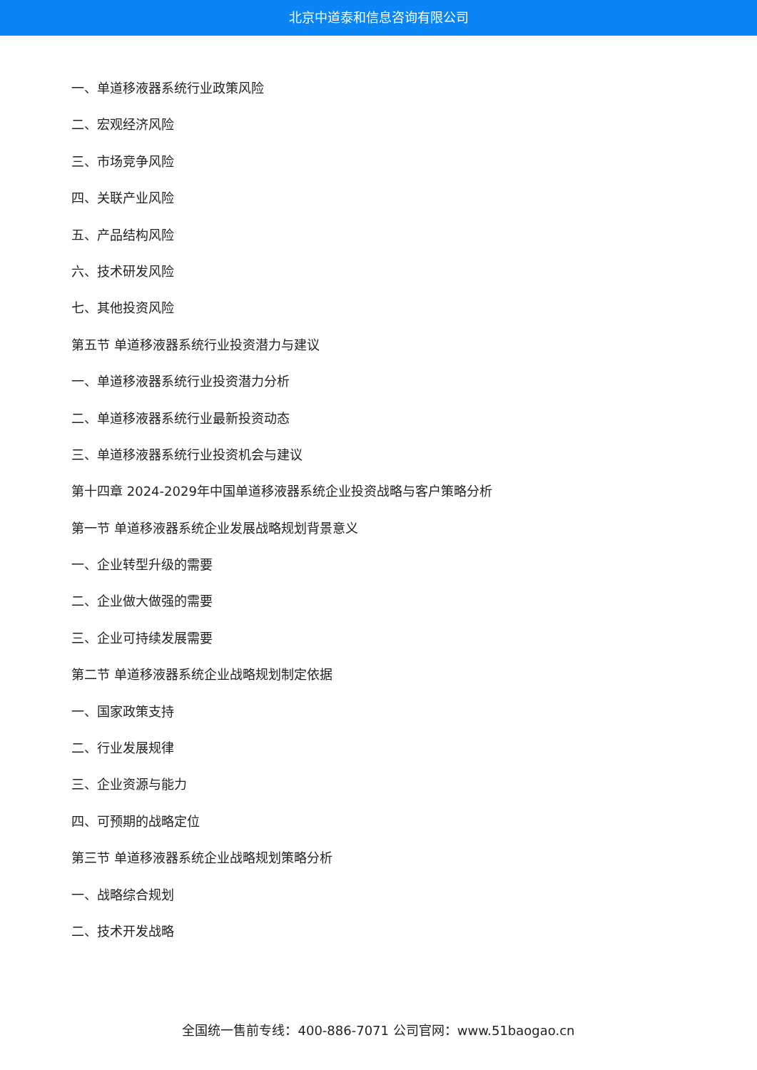北京中道泰和信息咨询有限公司
一、单道移液器系统行业政策风险
二、宏观经济风险
三、市场竞争风险
四、关联产业风险
五、产品结构风险
六、技术研发风险
七、其他投资风险
第五节 单道移液器系统行业投资潜力与建议
一、单道移液器系统行业投资潜力分析
二、单道移液器系统行业最新投资动态
三、单道移液器系统行业投资机会与建议
第十四章 2024-2029年中国单道移液器系统企业投资战略与客户策略分析
第一节 单道移液器系统企业发展战略规划背景意义
一、企业转型升级的需要
二、企业做大做强的需要
三、企业可持续发展需要
第二节 单道移液器系统企业战略规划制定依据
一、国家政策支持
二、行业发展规律
三、企业资源与能力
四、可预期的战略定位
第三节 单道移液器系统企业战略规划策略分析
一、战略综合规划
二、技术开发战略
全国统一售前专线：400-886-7071 公司官网：www.51baogao.cn